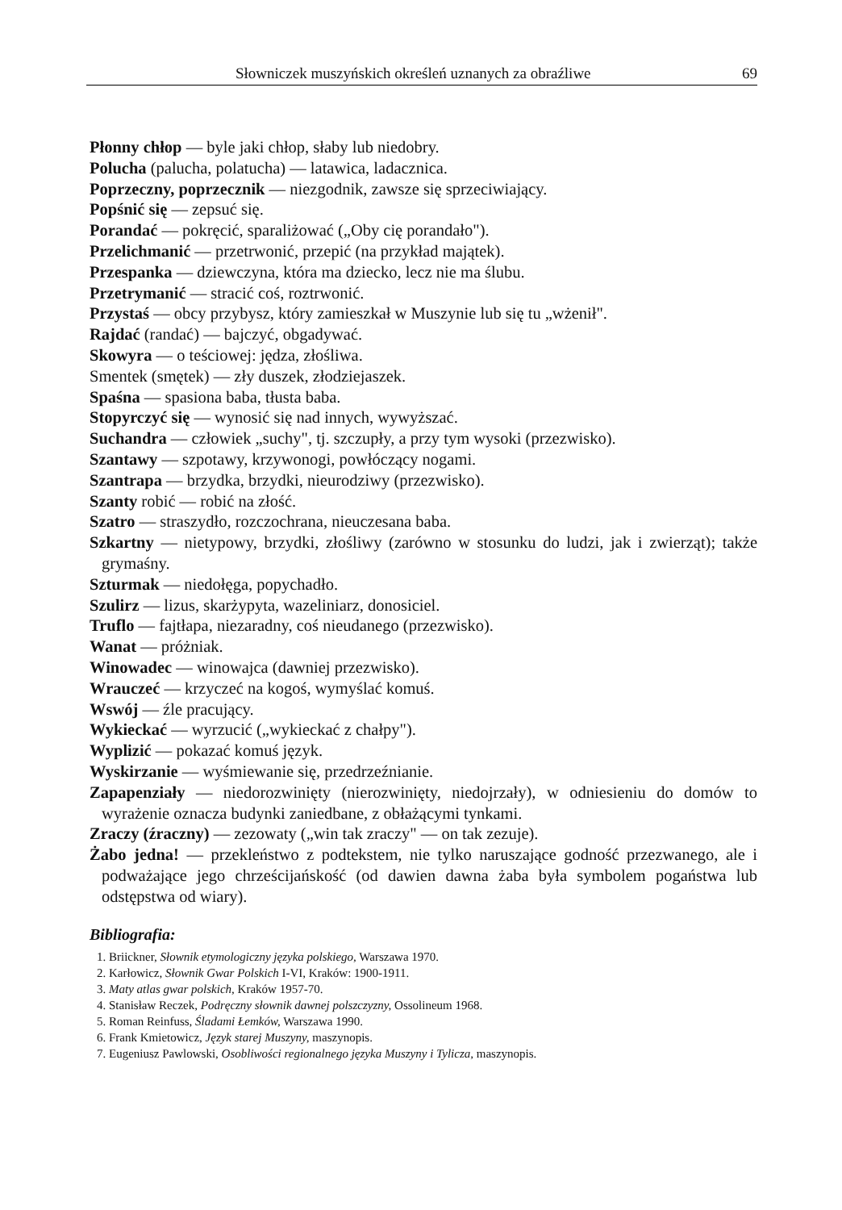Słowniczek muszyńskich określeń uznanych za obraźliwe 69
Płonny chłop — byle jaki chłop, słaby lub niedobry.
Polucha (palucha, polatucha) — latawica, ladacznica.
Poprzeczny, poprzecznik — niezgodnik, zawsze się sprzeciwiający.
Popśnić się — zepsuć się.
Porandać — pokręcić, sparaliżować („Oby cię porandało").
Przelichmanić — przetrwonić, przepić (na przykład majątek).
Przespanka — dziewczyna, która ma dziecko, lecz nie ma ślubu.
Przetrymanić — stracić coś, roztrwonić.
Przystaś — obcy przybysz, który zamieszkał w Muszynie lub się tu „wżenił".
Rajdać (randać) — bajczyć, obgadywać.
Skowyra — o teściowej: jędza, złośliwa.
Smentek (smętek) — zły duszek, złodziejaszek.
Spaśna — spasiona baba, tłusta baba.
Stopyrczyć się — wynosić się nad innych, wywyższać.
Suchandra — człowiek „suchy", tj. szczupły, a przy tym wysoki (przezwisko).
Szantawy — szpotawy, krzywonogi, powłóczący nogami.
Szantrapa — brzydka, brzydki, nieurodziwy (przezwisko).
Szanty robić — robić na złość.
Szatro — straszydło, rozczochrana, nieuczesana baba.
Szkartny — nietypowy, brzydki, złośliwy (zarówno w stosunku do ludzi, jak i zwierząt); także grymaśny.
Szturmak — niedołęga, popychadło.
Szulirz — lizus, skarżypyta, wazeliniarz, donosiciel.
Truflo — fajtłapa, niezaradny, coś nieudanego (przezwisko).
Wanat — próżniak.
Winowadec — winowajca (dawniej przezwisko).
Wrauczeć — krzyczeć na kogoś, wymyślać komuś.
Wswój — źle pracujący.
Wykieckać — wyrzucić („wykieckać z chałpy").
Wyplizić — pokazać komuś język.
Wyskirzanie — wyśmiewanie się, przedrzeźnianie.
Zapapenziały — niedorozwinięty (nierozwinięty, niedojrzały), w odniesieniu do domów to wyrażenie oznacza budynki zaniedbane, z obłażącymi tynkami.
Zraczy (źraczny) — zezowaty („win tak zraczy" — on tak zezuje).
Żabo jedna! — przekleństwo z podtekstem, nie tylko naruszające godność przezwanego, ale i podważające jego chrześcijańskość (od dawien dawna żaba była symbolem pogaństwa lub odstępstwa od wiary).
Bibliografia:
1. Briickner, Słownik etymologiczny języka polskiego, Warszawa 1970.
2. Karłowicz, Słownik Gwar Polskich I-VI, Kraków: 1900-1911.
3. Maty atlas gwar polskich, Kraków 1957-70.
4. Stanisław Reczek, Podręczny słownik dawnej polszczyzny, Ossolineum 1968.
5. Roman Reinfuss, Śladami Łemków, Warszawa 1990.
6. Frank Kmietowicz, Język starej Muszyny, maszynopis.
7. Eugeniusz Pawlowski, Osobliwości regionalnego języka Muszyny i Tylicza, maszynopis.